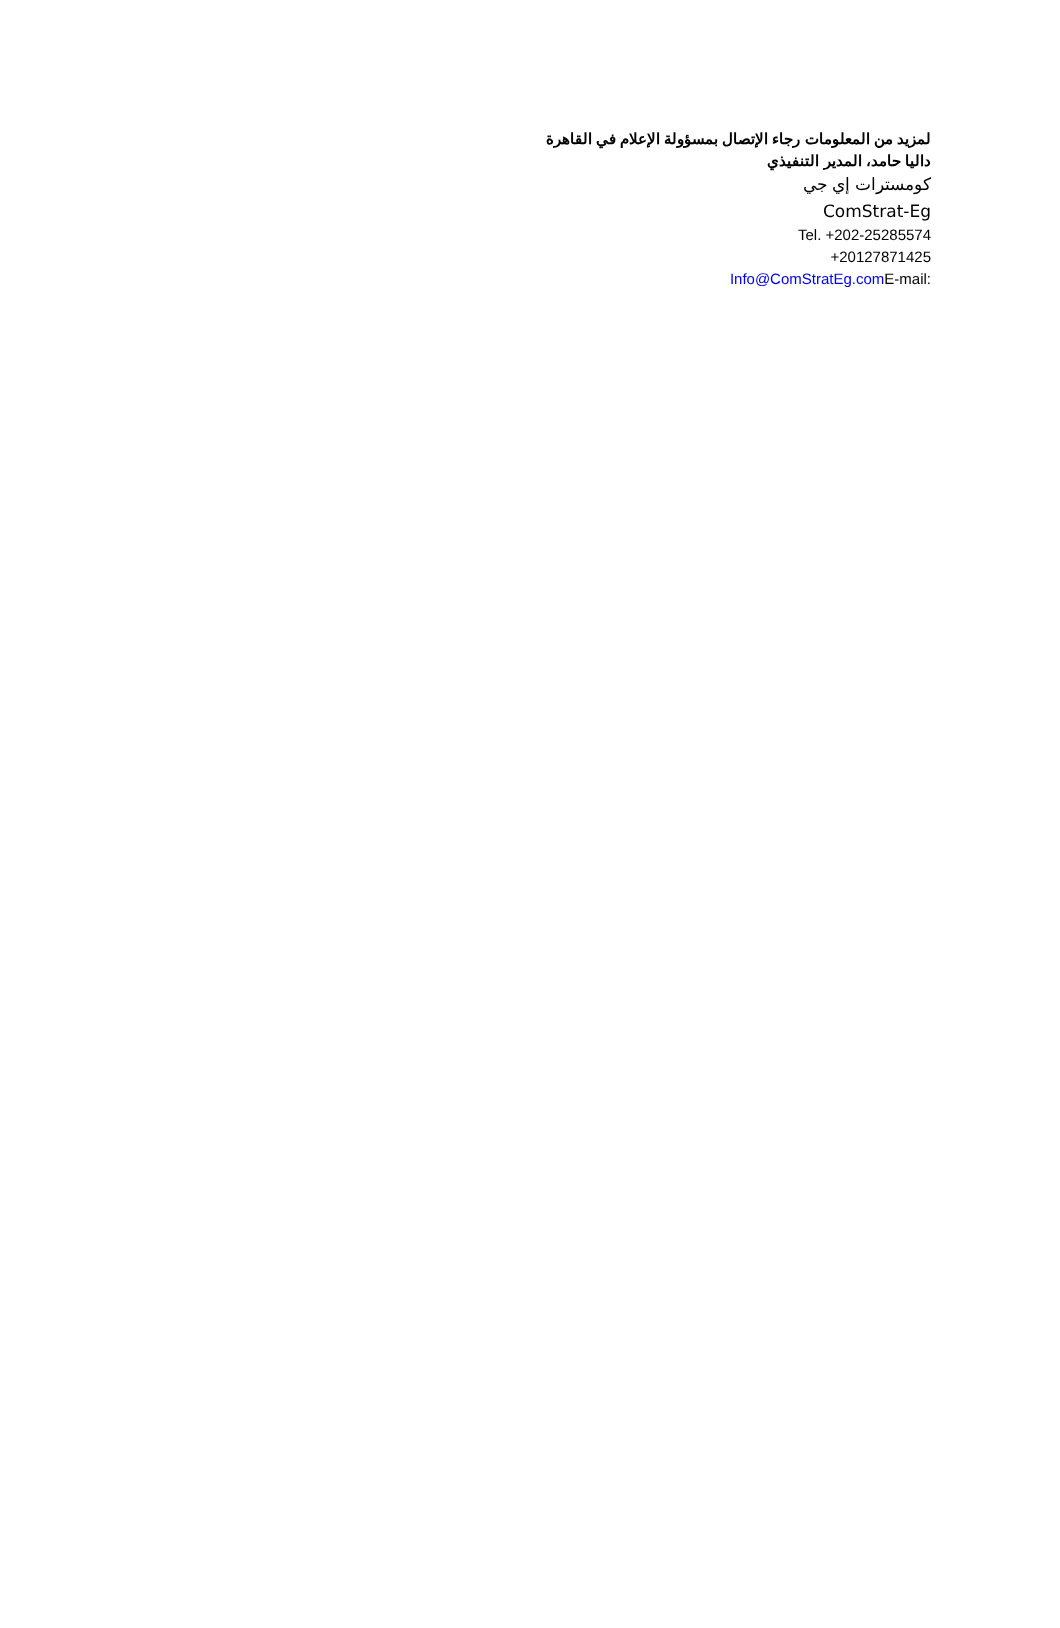لمزيد من المعلومات رجاء الإتصال بمسؤولة الإعلام في القاهرة
داليا حامد، المدير التنفيذي
كومسترات إي جي
ComStrat-Eg
Tel. +202-25285574
+20127871425
Info@ComStratEg.com E-mail: